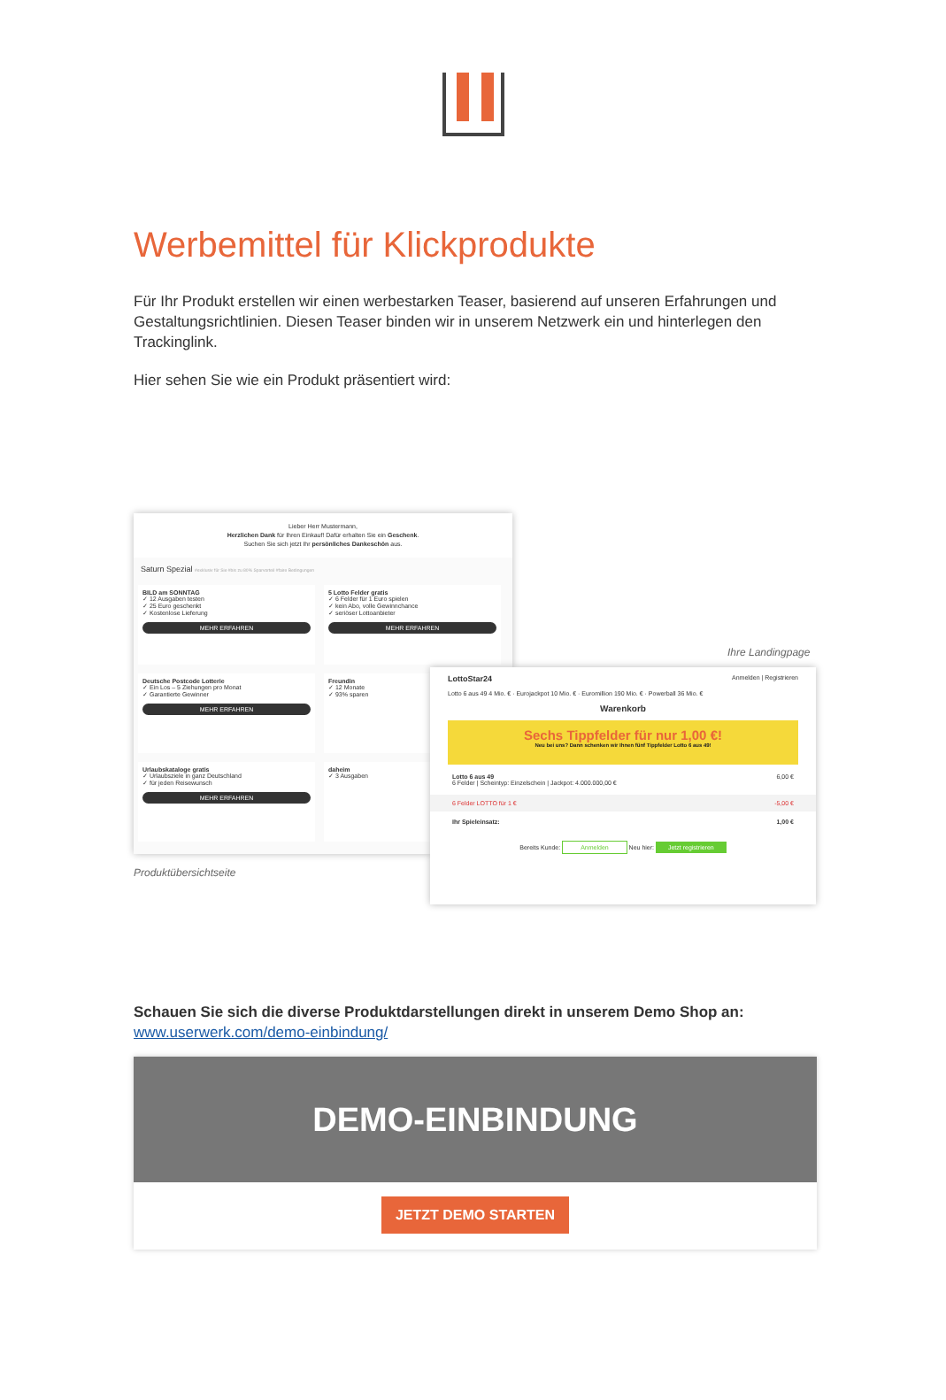Werbemittel für Klickprodukte
Für Ihr Produkt erstellen wir einen werbestarken Teaser, basierend auf unseren Erfahrungen und Gestaltungsrichtlinien. Diesen Teaser binden wir in unserem Netzwerk ein und hinterlegen den Trackinglink.
Hier sehen Sie wie ein Produkt präsentiert wird:
Lieber Herr Mustermann,
Herzlichen Dank für Ihren Einkauf! Dafür erhalten Sie ein Geschenk.
Suchen Sie sich jetzt Ihr persönliches Dankeschön aus.
Saturn Spezial #exklusiv für Sie #bis zu 80% Sparvorteil #faire Bedingungen
BILD am SONNTAG
✓ 12 Ausgaben testen
✓ 25 Euro geschenkt
✓ Kostenlose Lieferung
MEHR ERFAHREN
5 Lotto Felder gratis
✓ 6 Felder für 1 Euro spielen
✓ kein Abo, volle Gewinnchance
✓ seriöser Lottoanbieter
MEHR ERFAHREN
Deutsche Postcode Lotterie
✓ Ein Los – 5 Ziehungen pro Monat
✓ Garantierte Gewinner
MEHR ERFAHREN
Freundin
✓ 12 Monate
✓ 93% sparen
Urlaubskataloge gratis
✓ Urlaubsziele in ganz Deutschland
✓ für jeden Reisewunsch
MEHR ERFAHREN
daheim
✓ 3 Ausgaben
Produktübersichtseite
Ihre Landingpage
LottoStar24 Anmelden | Registrieren
Lotto 6 aus 49 4 Mio. € · Eurojackpot 10 Mio. € · Euromillion 190 Mio. € · Powerball 36 Mio. €
Warenkorb
Sechs Tippfelder für nur 1,00 €!
Neu bei uns? Dann schenken wir Ihnen fünf Tippfelder Lotto 6 aus 49!
Lotto 6 aus 49 6,00 €
6 Felder | Scheintyp: Einzelschein | Jackpot: 4.000.000,00 €
6 Felder LOTTO für 1 € -5,00 €
Ihr Spieleinsatz: 1,00 €
Bereits Kunde: Anmelden Neu hier: Jetzt registrieren
Schauen Sie sich die diverse Produktdarstellungen direkt in unserem Demo Shop an:
www.userwerk.com/demo-einbindung/
DEMO-EINBINDUNG
JETZT DEMO STARTEN